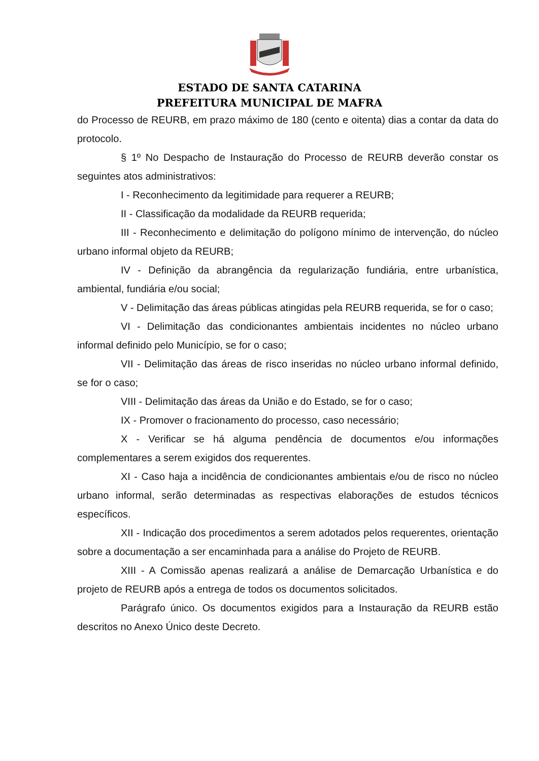ESTADO DE SANTA CATARINA
PREFEITURA MUNICIPAL DE MAFRA
do Processo de REURB, em prazo máximo de 180 (cento e oitenta) dias a contar da data do protocolo.
§ 1º No Despacho de Instauração do Processo de REURB deverão constar os seguintes atos administrativos:
I - Reconhecimento da legitimidade para requerer a REURB;
II - Classificação da modalidade da REURB requerida;
III - Reconhecimento e delimitação do polígono mínimo de intervenção, do núcleo urbano informal objeto da REURB;
IV - Definição da abrangência da regularização fundiária, entre urbanística, ambiental, fundiária e/ou social;
V - Delimitação das áreas públicas atingidas pela REURB requerida, se for o caso;
VI - Delimitação das condicionantes ambientais incidentes no núcleo urbano informal definido pelo Município, se for o caso;
VII - Delimitação das áreas de risco inseridas no núcleo urbano informal definido, se for o caso;
VIII - Delimitação das áreas da União e do Estado, se for o caso;
IX - Promover o fracionamento do processo, caso necessário;
X - Verificar se há alguma pendência de documentos e/ou informações complementares a serem exigidos dos requerentes.
XI - Caso haja a incidência de condicionantes ambientais e/ou de risco no núcleo urbano informal, serão determinadas as respectivas elaborações de estudos técnicos específicos.
XII - Indicação dos procedimentos a serem adotados pelos requerentes, orientação sobre a documentação a ser encaminhada para a análise do Projeto de REURB.
XIII - A Comissão apenas realizará a análise de Demarcação Urbanística e do projeto de REURB após a entrega de todos os documentos solicitados.
Parágrafo único. Os documentos exigidos para a Instauração da REURB estão descritos no Anexo Único deste Decreto.